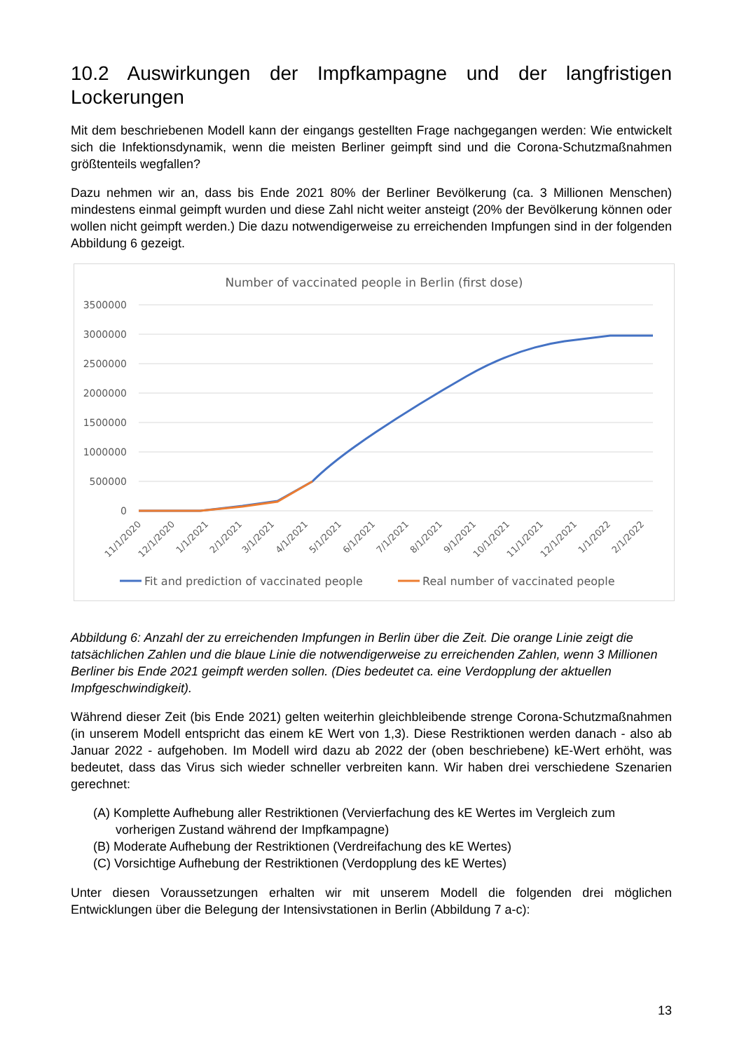10.2 Auswirkungen der Impfkampagne und der langfristigen Lockerungen
Mit dem beschriebenen Modell kann der eingangs gestellten Frage nachgegangen werden: Wie entwickelt sich die Infektionsdynamik, wenn die meisten Berliner geimpft sind und die Corona-Schutzmaßnahmen größtenteils wegfallen?
Dazu nehmen wir an, dass bis Ende 2021 80% der Berliner Bevölkerung (ca. 3 Millionen Menschen) mindestens einmal geimpft wurden und diese Zahl nicht weiter ansteigt (20% der Bevölkerung können oder wollen nicht geimpft werden.) Die dazu notwendigerweise zu erreichenden Impfungen sind in der folgenden Abbildung 6 gezeigt.
Number of vaccinated people in Berlin (first dose)
3500000
3000000
2500000
2000000
1500000
1000000
500000
0
11/1/2020
12/1/2020
1/1/2021
2/1/2021
3/1/2021
4/1/2021
5/1/2021
6/1/2021
7/1/2021
8/1/2021
9/1/2021
10/1/2021
11/1/2021
12/1/2021
1/1/2022
2/1/2022
Fit and prediction of vaccinated people
Real number of vaccinated people
Abbildung 6: Anzahl der zu erreichenden Impfungen in Berlin über die Zeit. Die orange Linie zeigt die tatsächlichen Zahlen und die blaue Linie die notwendigerweise zu erreichenden Zahlen, wenn 3 Millionen Berliner bis Ende 2021 geimpft werden sollen. (Dies bedeutet ca. eine Verdopplung der aktuellen Impfgeschwindigkeit).
Während dieser Zeit (bis Ende 2021) gelten weiterhin gleichbleibende strenge Corona-Schutzmaßnahmen (in unserem Modell entspricht das einem kE Wert von 1,3). Diese Restriktionen werden danach - also ab Januar 2022 - aufgehoben. Im Modell wird dazu ab 2022 der (oben beschriebene) kE-Wert erhöht, was bedeutet, dass das Virus sich wieder schneller verbreiten kann. Wir haben drei verschiedene Szenarien gerechnet:
(A) Komplette Aufhebung aller Restriktionen (Vervierfachung des kE Wertes im Vergleich zum vorherigen Zustand während der Impfkampagne)
(B) Moderate Aufhebung der Restriktionen (Verdreifachung des kE Wertes)
(C) Vorsichtige Aufhebung der Restriktionen (Verdopplung des kE Wertes)
Unter diesen Voraussetzungen erhalten wir mit unserem Modell die folgenden drei möglichen Entwicklungen über die Belegung der Intensivstationen in Berlin (Abbildung 7 a-c):
13